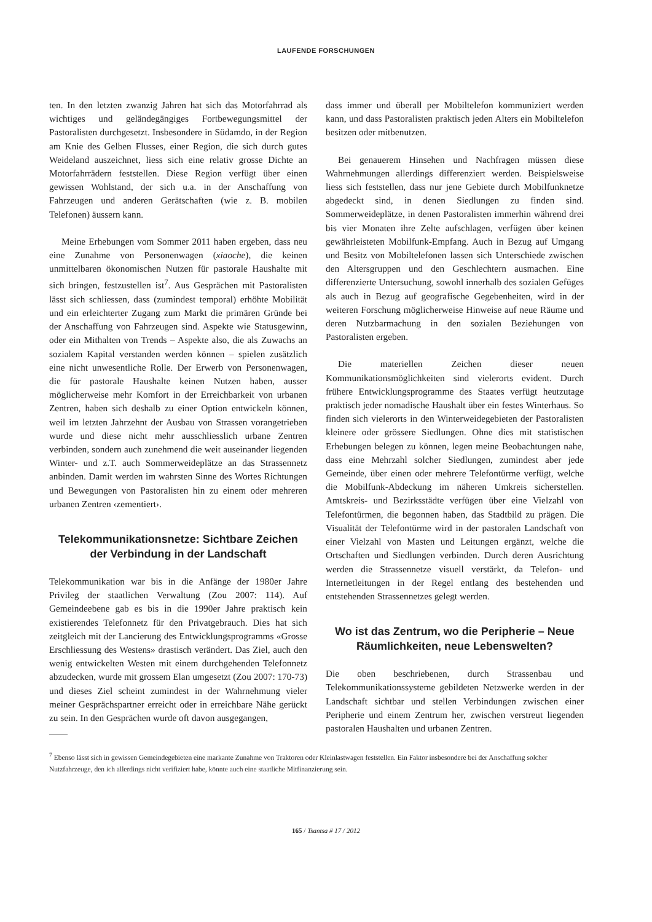LAUFENDE FORSCHUNGEN
ten. In den letzten zwanzig Jahren hat sich das Motorfahrrad als wichtiges und geländegängiges Fortbewegungsmittel der Pastoralisten durchgesetzt. Insbesondere in Südamdo, in der Region am Knie des Gelben Flusses, einer Region, die sich durch gutes Weideland auszeichnet, liess sich eine relativ grosse Dichte an Motorfahrrädern feststellen. Diese Region verfügt über einen gewissen Wohlstand, der sich u.a. in der Anschaffung von Fahrzeugen und anderen Gerätschaften (wie z. B. mobilen Telefonen) äussern kann.
Meine Erhebungen vom Sommer 2011 haben ergeben, dass neu eine Zunahme von Personenwagen (xiaoche), die keinen unmittelbaren ökonomischen Nutzen für pastorale Haushalte mit sich bringen, festzustellen ist<sup>7</sup>. Aus Gesprächen mit Pastoralisten lässt sich schliessen, dass (zumindest temporal) erhöhte Mobilität und ein erleichterter Zugang zum Markt die primären Gründe bei der Anschaffung von Fahrzeugen sind. Aspekte wie Statusgewinn, oder ein Mithalten von Trends – Aspekte also, die als Zuwachs an sozialem Kapital verstanden werden können – spielen zusätzlich eine nicht unwesentliche Rolle. Der Erwerb von Personenwagen, die für pastorale Haushalte keinen Nutzen haben, ausser möglicherweise mehr Komfort in der Erreichbarkeit von urbanen Zentren, haben sich deshalb zu einer Option entwickeln können, weil im letzten Jahrzehnt der Ausbau von Strassen vorangetrieben wurde und diese nicht mehr ausschliesslich urbane Zentren verbinden, sondern auch zunehmend die weit auseinander liegenden Winter- und z.T. auch Sommerweideplätze an das Strassennetz anbinden. Damit werden im wahrsten Sinne des Wortes Richtungen und Bewegungen von Pastoralisten hin zu einem oder mehreren urbanen Zentren ‹zementiert›.
Telekommunikationsnetze: Sichtbare Zeichen der Verbindung in der Landschaft
Telekommunikation war bis in die Anfänge der 1980er Jahre Privileg der staatlichen Verwaltung (Zou 2007: 114). Auf Gemeindeebene gab es bis in die 1990er Jahre praktisch kein existierendes Telefonnetz für den Privatgebrauch. Dies hat sich zeitgleich mit der Lancierung des Entwicklungsprogramms «Grosse Erschliessung des Westens» drastisch verändert. Das Ziel, auch den wenig entwickelten Westen mit einem durchgehenden Telefonnetz abzudecken, wurde mit grossem Elan umgesetzt (Zou 2007: 170-73) und dieses Ziel scheint zumindest in der Wahrnehmung vieler meiner Gesprächspartner erreicht oder in erreichbare Nähe gerückt zu sein. In den Gesprächen wurde oft davon ausgegangen,
dass immer und überall per Mobiltelefon kommuniziert werden kann, und dass Pastoralisten praktisch jeden Alters ein Mobiltelefon besitzen oder mitbenutzen.
Bei genauerem Hinsehen und Nachfragen müssen diese Wahrnehmungen allerdings differenziert werden. Beispielsweise liess sich feststellen, dass nur jene Gebiete durch Mobilfunknetze abgedeckt sind, in denen Siedlungen zu finden sind. Sommerweideplätze, in denen Pastoralisten immerhin während drei bis vier Monaten ihre Zelte aufschlagen, verfügen über keinen gewährleisteten Mobilfunk-Empfang. Auch in Bezug auf Umgang und Besitz von Mobiltelefonen lassen sich Unterschiede zwischen den Altersgruppen und den Geschlechtern ausmachen. Eine differenzierte Untersuchung, sowohl innerhalb des sozialen Gefüges als auch in Bezug auf geografische Gegebenheiten, wird in der weiteren Forschung möglicherweise Hinweise auf neue Räume und deren Nutzbarmachung in den sozialen Beziehungen von Pastoralisten ergeben.
Die materiellen Zeichen dieser neuen Kommunikationsmöglichkeiten sind vielerorts evident. Durch frühere Entwicklungsprogramme des Staates verfügt heutzutage praktisch jeder nomadische Haushalt über ein festes Winterhaus. So finden sich vielerorts in den Winterweidegebieten der Pastoralisten kleinere oder grössere Siedlungen. Ohne dies mit statistischen Erhebungen belegen zu können, legen meine Beobachtungen nahe, dass eine Mehrzahl solcher Siedlungen, zumindest aber jede Gemeinde, über einen oder mehrere Telefontürme verfügt, welche die Mobilfunk-Abdeckung im näheren Umkreis sicherstellen. Amtskreis- und Bezirksstädte verfügen über eine Vielzahl von Telefontürmen, die begonnen haben, das Stadtbild zu prägen. Die Visualität der Telefontürme wird in der pastoralen Landschaft von einer Vielzahl von Masten und Leitungen ergänzt, welche die Ortschaften und Siedlungen verbinden. Durch deren Ausrichtung werden die Strassennetze visuell verstärkt, da Telefon- und Internetleitungen in der Regel entlang des bestehenden und entstehenden Strassennetzes gelegt werden.
Wo ist das Zentrum, wo die Peripherie – Neue Räumlichkeiten, neue Lebenswelten?
Die oben beschriebenen, durch Strassenbau und Telekommunikationssysteme gebildeten Netzwerke werden in der Landschaft sichtbar und stellen Verbindungen zwischen einer Peripherie und einem Zentrum her, zwischen verstreut liegenden pastoralen Haushalten und urbanen Zentren.
<sup>7</sup> Ebenso lässt sich in gewissen Gemeindegebieten eine markante Zunahme von Traktoren oder Kleinlastwagen feststellen. Ein Faktor insbesondere bei der Anschaffung solcher Nutzfahrzeuge, den ich allerdings nicht verifiziert habe, könnte auch eine staatliche Mitfinanzierung sein.
165 / Tsantsa # 17 / 2012